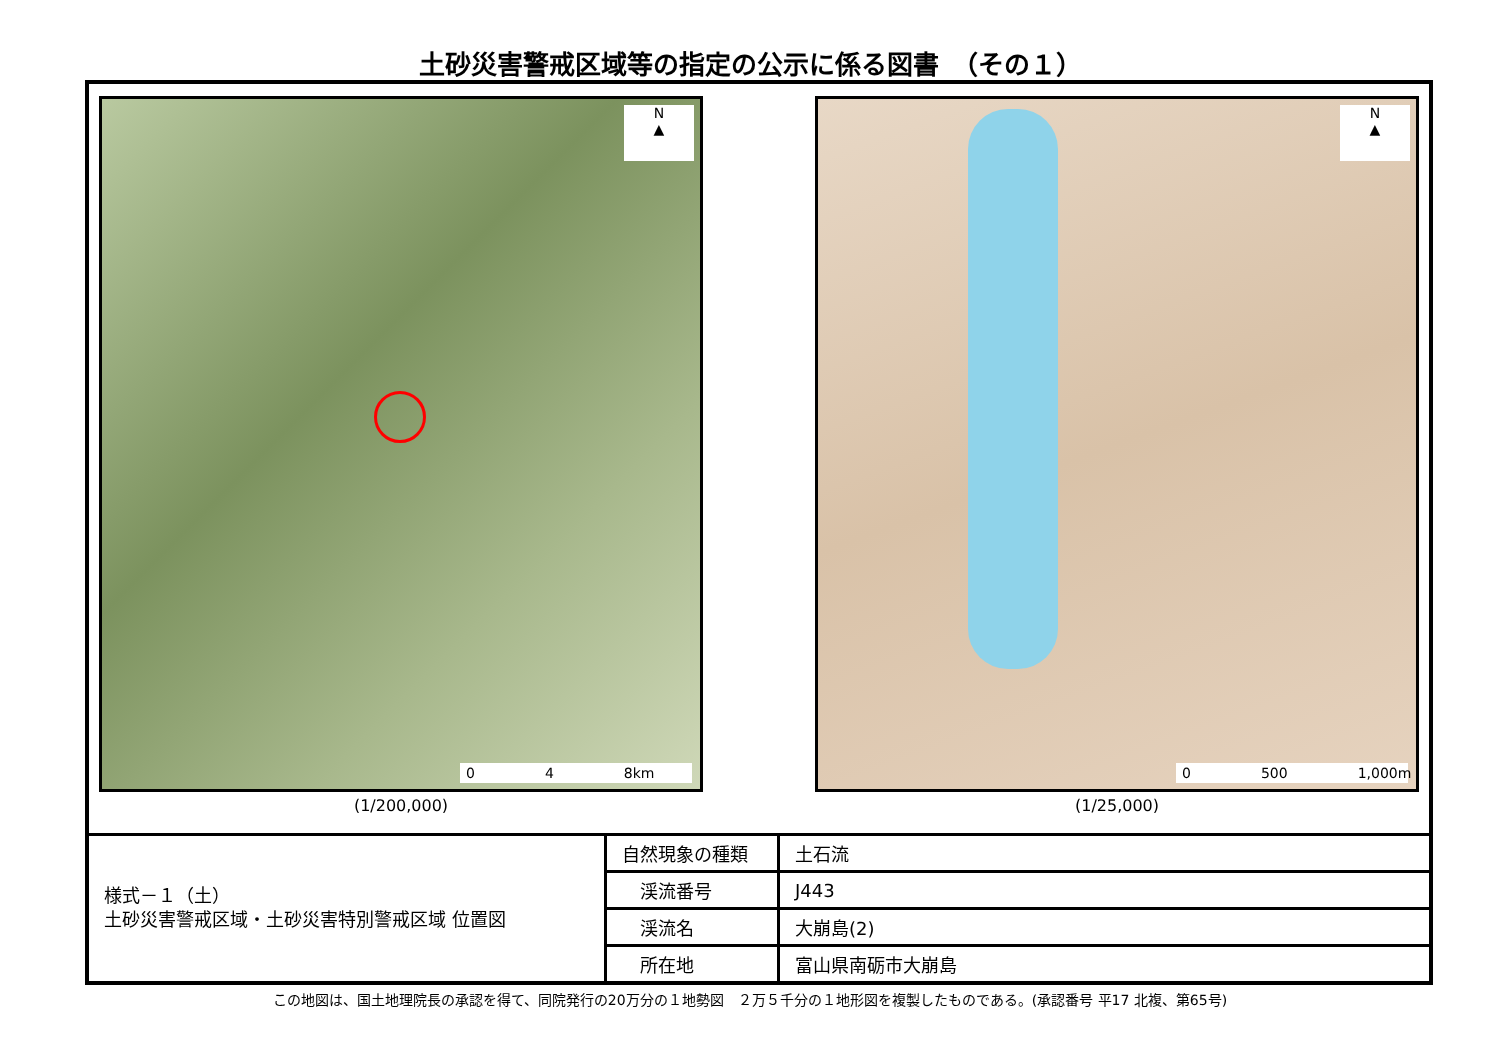土砂災害警戒区域等の指定の公示に係る図書　（その１）
N
▲
0 4 8km
(1/200,000)
N
▲
0 500 1,000m
(1/25,000)
様式－１（土）
土砂災害警戒区域・土砂災害特別警戒区域 位置図
| 自然現象の種類 | 土石流 |
| 渓流番号 | J443 |
| 渓流名 | 大崩島(2) |
| 所在地 | 富山県南砺市大崩島 |
この地図は、国土地理院長の承認を得て、同院発行の20万分の１地勢図　２万５千分の１地形図を複製したものである。(承認番号 平17 北複、第65号)